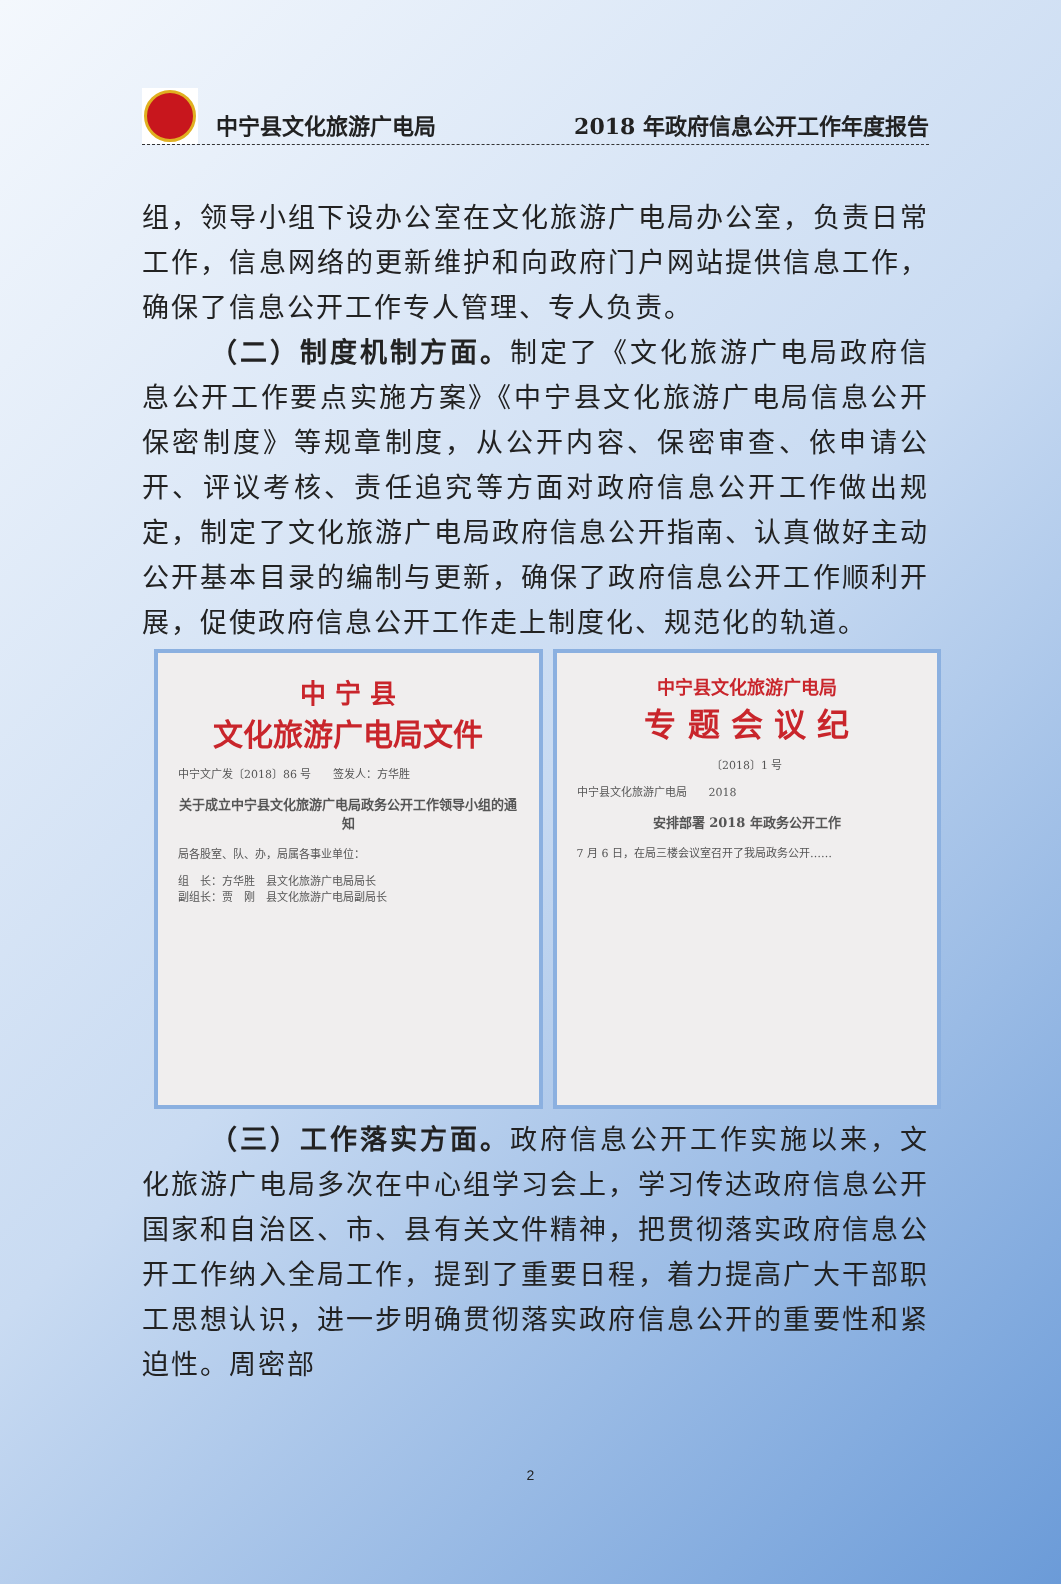中宁县文化旅游广电局 2018 年政府信息公开工作年度报告
组，领导小组下设办公室在文化旅游广电局办公室，负责日常工作，信息网络的更新维护和向政府门户网站提供信息工作，确保了信息公开工作专人管理、专人负责。
（二）制度机制方面。制定了《文化旅游广电局政府信息公开工作要点实施方案》《中宁县文化旅游广电局信息公开保密制度》等规章制度，从公开内容、保密审查、依申请公开、评议考核、责任追究等方面对政府信息公开工作做出规定，制定了文化旅游广电局政府信息公开指南、认真做好主动公开基本目录的编制与更新，确保了政府信息公开工作顺利开展，促使政府信息公开工作走上制度化、规范化的轨道。
中 宁 县
文化旅游广电局文件
中宁文广发〔2018〕86 号　　签发人：方华胜
关于成立中宁县文化旅游广电局政务公开工作领导小组的通知
局各股室、队、办，局属各事业单位：
组　长：方华胜　县文化旅游广电局局长
副组长：贾　刚　县文化旅游广电局副局长
中宁县文化旅游广电局
专 题 会 议 纪
〔2018〕1 号
中宁县文化旅游广电局　　2018
安排部署 2018 年政务公开工作
7 月 6 日，在局三楼会议室召开了我局政务公开……
（三）工作落实方面。政府信息公开工作实施以来，文化旅游广电局多次在中心组学习会上，学习传达政府信息公开国家和自治区、市、县有关文件精神，把贯彻落实政府信息公开工作纳入全局工作，提到了重要日程，着力提高广大干部职工思想认识，进一步明确贯彻落实政府信息公开的重要性和紧迫性。周密部
2